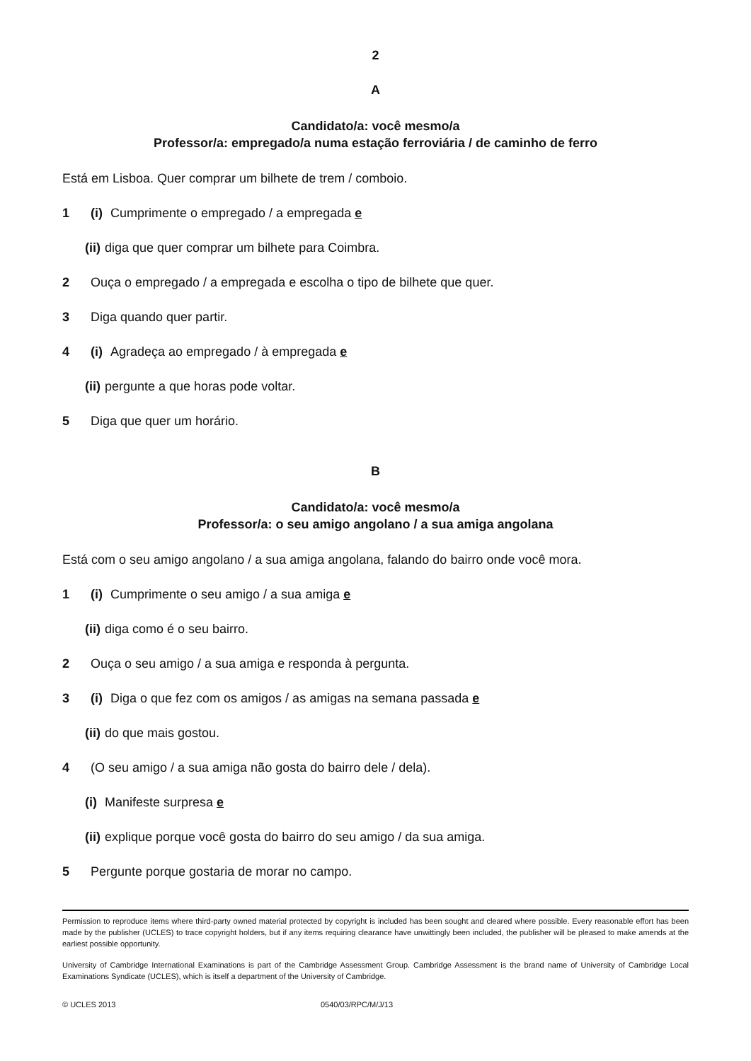2
A
Candidato/a: você mesmo/a
Professor/a: empregado/a numa estação ferroviária / de caminho de ferro
Está em Lisboa. Quer comprar um bilhete de trem / comboio.
1 (i) Cumprimente o empregado / a empregada e
(ii) diga que quer comprar um bilhete para Coimbra.
2 Ouça o empregado / a empregada e escolha o tipo de bilhete que quer.
3 Diga quando quer partir.
4 (i) Agradeça ao empregado / à empregada e
(ii) pergunte a que horas pode voltar.
5 Diga que quer um horário.
B
Candidato/a: você mesmo/a
Professor/a: o seu amigo angolano / a sua amiga angolana
Está com o seu amigo angolano / a sua amiga angolana, falando do bairro onde você mora.
1 (i) Cumprimente o seu amigo / a sua amiga e
(ii) diga como é o seu bairro.
2 Ouça o seu amigo / a sua amiga e responda à pergunta.
3 (i) Diga o que fez com os amigos / as amigas na semana passada e
(ii) do que mais gostou.
4 (O seu amigo / a sua amiga não gosta do bairro dele / dela).
(i) Manifeste surpresa e
(ii) explique porque você gosta do bairro do seu amigo / da sua amiga.
5 Pergunte porque gostaria de morar no campo.
Permission to reproduce items where third-party owned material protected by copyright is included has been sought and cleared where possible. Every reasonable effort has been made by the publisher (UCLES) to trace copyright holders, but if any items requiring clearance have unwittingly been included, the publisher will be pleased to make amends at the earliest possible opportunity.
University of Cambridge International Examinations is part of the Cambridge Assessment Group. Cambridge Assessment is the brand name of University of Cambridge Local Examinations Syndicate (UCLES), which is itself a department of the University of Cambridge.
© UCLES 2013 0540/03/RPC/M/J/13